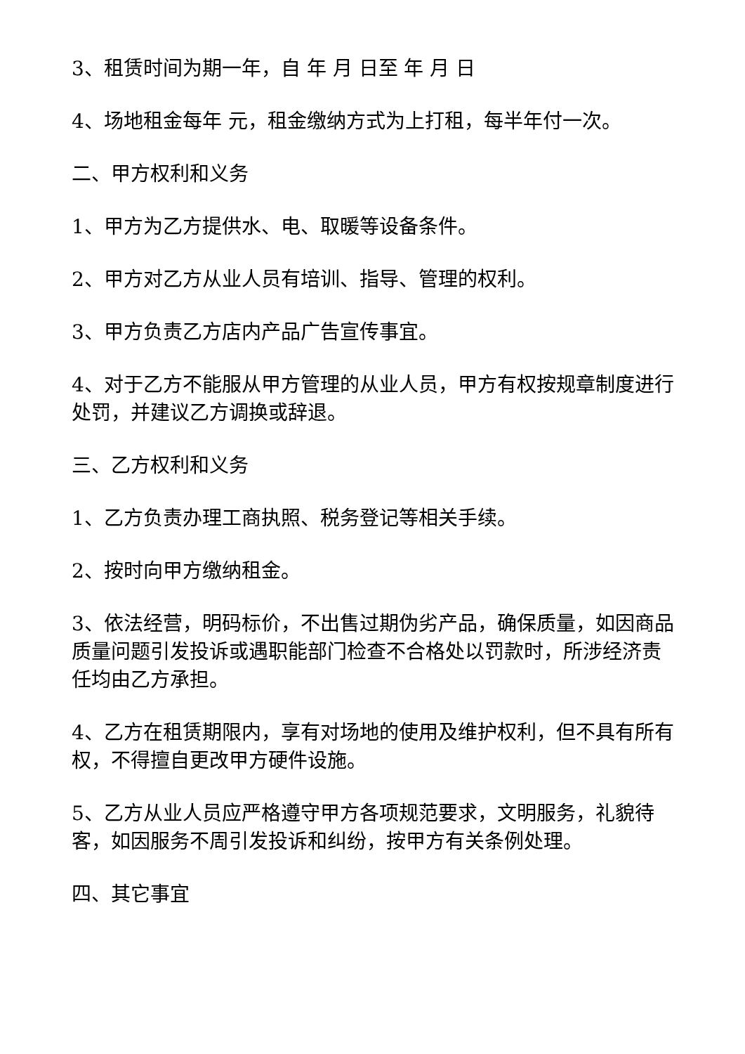3、租赁时间为期一年，自 年 月 日至 年 月 日
4、场地租金每年 元，租金缴纳方式为上打租，每半年付一次。
二、甲方权利和义务
1、甲方为乙方提供水、电、取暖等设备条件。
2、甲方对乙方从业人员有培训、指导、管理的权利。
3、甲方负责乙方店内产品广告宣传事宜。
4、对于乙方不能服从甲方管理的从业人员，甲方有权按规章制度进行处罚，并建议乙方调换或辞退。
三、乙方权利和义务
1、乙方负责办理工商执照、税务登记等相关手续。
2、按时向甲方缴纳租金。
3、依法经营，明码标价，不出售过期伪劣产品，确保质量，如因商品质量问题引发投诉或遇职能部门检查不合格处以罚款时，所涉经济责任均由乙方承担。
4、乙方在租赁期限内，享有对场地的使用及维护权利，但不具有所有权，不得擅自更改甲方硬件设施。
5、乙方从业人员应严格遵守甲方各项规范要求，文明服务，礼貌待客，如因服务不周引发投诉和纠纷，按甲方有关条例处理。
四、其它事宜